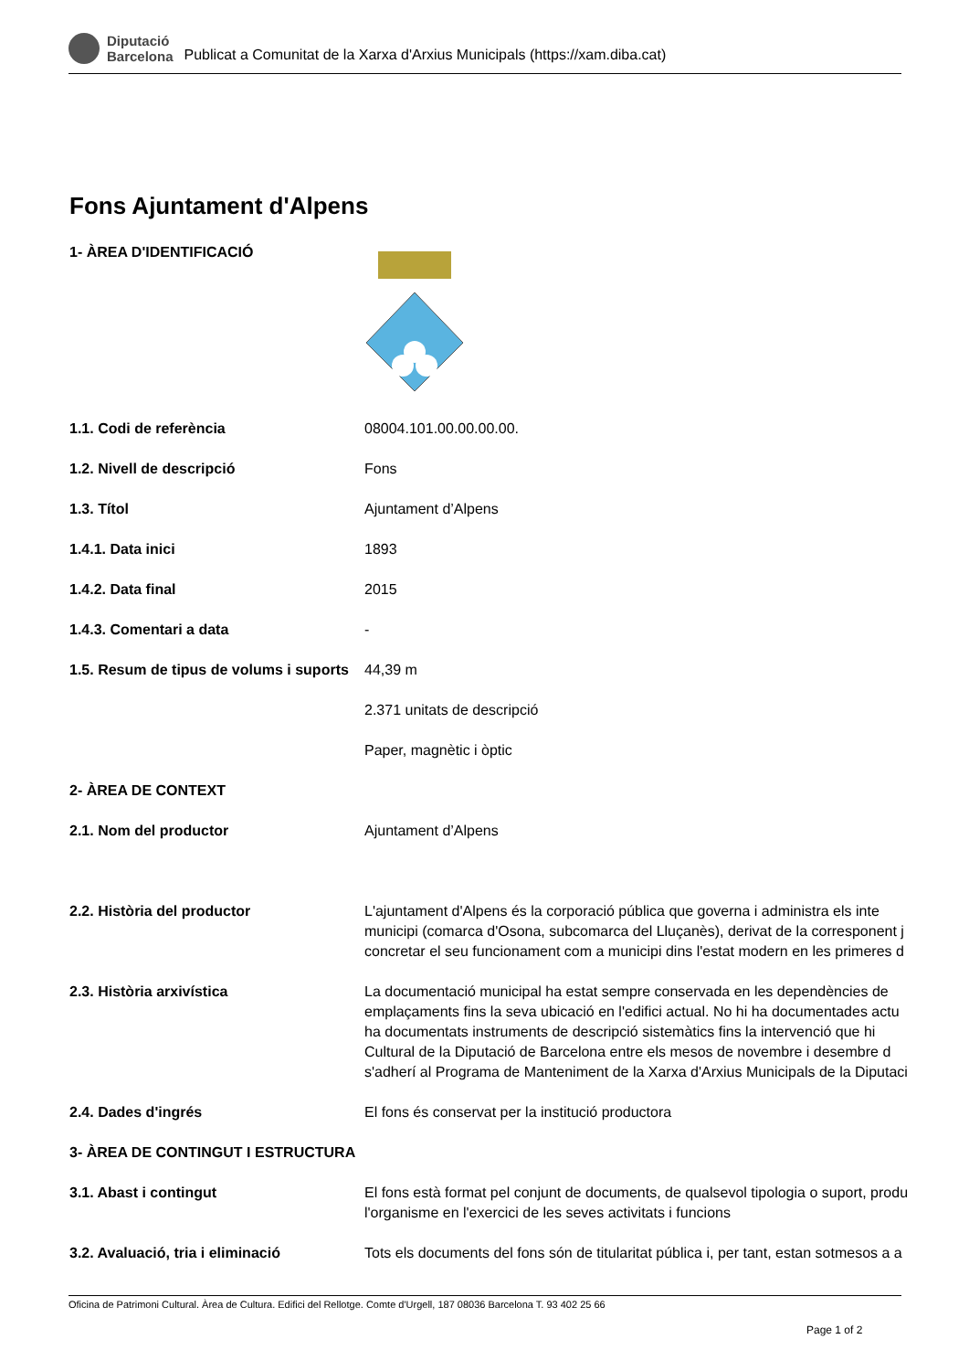Diputació
Barcelona
Publicat a Comunitat de la Xarxa d'Arxius Municipals (https://xam.diba.cat)
Fons Ajuntament d'Alpens
| 1- ÀREA D'IDENTIFICACIÓ | |
| 1.1. Codi de referència | 08004.101.00.00.00.00. |
| 1.2. Nivell de descripció | Fons |
| 1.3. Títol | Ajuntament d’Alpens |
| 1.4.1. Data inici | 1893 |
| 1.4.2. Data final | 2015 |
| 1.4.3. Comentari a data | - |
| 1.5. Resum de tipus de volums i suports | 44,39 m 2.371 unitats de descripció Paper, magnètic i òptic |
| 2- ÀREA DE CONTEXT | |
| 2.1. Nom del productor | Ajuntament d’Alpens |
| 2.2. Història del productor | L'ajuntament d'Alpens és la corporació pública que governa i administra els inte municipi (comarca d'Osona, subcomarca del Lluçanès), derivat de la corresponent j concretar el seu funcionament com a municipi dins l'estat modern en les primeres d |
| 2.3. Història arxivística | La documentació municipal ha estat sempre conservada en les dependències de emplaçaments fins la seva ubicació en l'edifici actual. No hi ha documentades actu ha documentats instruments de descripció sistemàtics fins la intervenció que hi Cultural de la Diputació de Barcelona entre els mesos de novembre i desembre d s'adherí al Programa de Manteniment de la Xarxa d'Arxius Municipals de la Diputaci |
| 2.4. Dades d'ingrés | El fons és conservat per la institució productora |
| 3- ÀREA DE CONTINGUT I ESTRUCTURA | |
| 3.1. Abast i contingut | El fons està format pel conjunt de documents, de qualsevol tipologia o suport, produ l'organisme en l'exercici de les seves activitats i funcions |
| 3.2. Avaluació, tria i eliminació | Tots els documents del fons són de titularitat pública i, per tant, estan sotmesos a a |
Oficina de Patrimoni Cultural. Àrea de Cultura. Edifici del Rellotge. Comte d'Urgell, 187 08036 Barcelona T. 93 402 25 66
Page 1 of 2